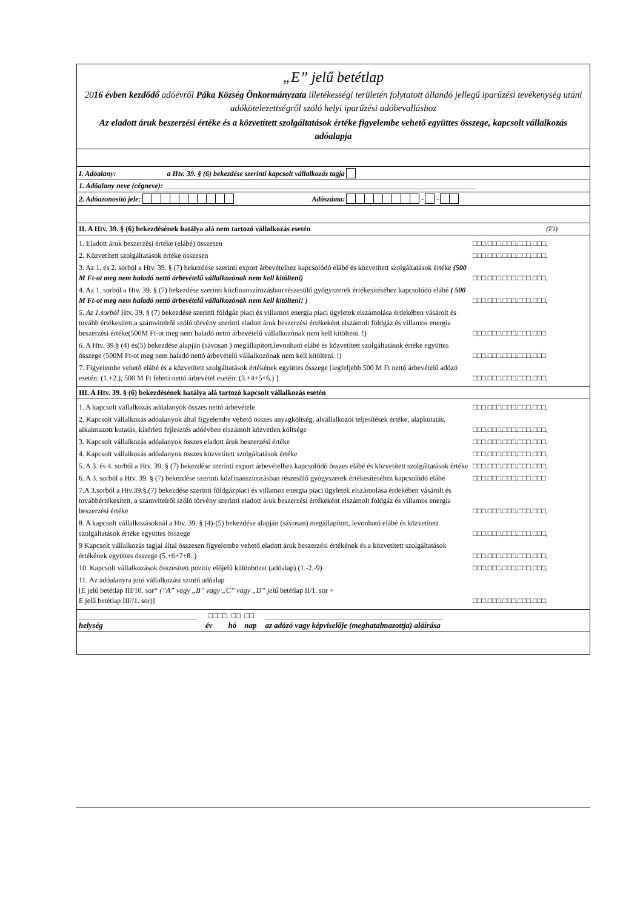„E” jelű betétlap
2016 évben kezdődő adóévről Páka Község Önkormányzata illetékességi területén folytatott állandó jellegű iparűzési tevékenység utáni adókötelezettségről szóló helyi iparűzési adóbevalláshoz
Az eladott áruk beszerzési értéke és a közvetített szolgáltatások értéke figyelembe vehető együttes összege, kapcsolt vállalkozás adóalapja
I. Adóalany: a Htv. 39. § (6) bekezdése szerinti kapcsolt vállalkozás tagja
1. Adóalany neve (cégneve):______________________________________________________________________________________
2. Adóazonosító jele: Adószáma: - -
II. A Htv. 39. § (6) bekezdésének hatálya alá nem tartozó vállalkozás esetén (Ft)
1. Eladott áruk beszerzési értéke (elábé) összesen □□□.□□□.□□□.□□□.□□□,
2. Közvetített szolgáltatások értéke összesen □□□.□□□.□□□.□□□.□□□,
3. Az 1. és 2. sorból a Htv. 39. § (7) bekezdése szerinti export árbevételhez kapcsolódó elábé és közvetített szolgáltatások értéke (500 M Ft-ot meg nem haladó nettó árbevételű vállalkozónak nem kell kitölteni) □□□.□□□.□□□.□□□.□□□,
4. Az 1. sorból a Htv. 39. § (7) bekezdése szerinti közfinanszírozásban részesülő gyógyszerek értékesítéséhez kapcsolódó elábé ( 500 M Ft-ot meg nem haladó nettó árbevételű vállalkozónak nem kell kitölteni! ) □□□.□□□.□□□.□□□.□□□,
5. Az 1.sorból Htv. 39. § (7) bekezdése szerinti földgáz piaci és villamos energia piaci ügyletek elszámolása érdekében vásárolt és tovább értékesített,a számvitelről szóló törvény szerinti eladott áruk beszerzési értékeként elszámolt földgáz és villamos energia beszerzési értéke(500M Ft-ot meg nem haladó nettó árbevételű vállalkozónak nem kell kitölteni. !) □□□.□□□.□□□.□□□.□□□
6. A Htv. 39.§ (4) és(5) bekezdése alapján (sávosan ) megállapított,levonható elábé és közvetített szolgáltatások értéke együttes összege (500M Ft-ot meg nem haladó nettó árbevételű vállalkozónak nem kell kitölteni. !) □□□.□□□.□□□.□□□.□□□
7. Figyelembe vehető elábé és a közvetített szolgáltatások értékének együttes összege [legfeljebb 500 M Ft nettó árbevételű adózó esetén: (1.+2.), 500 M Ft feletti nettó árbevétel esetén: (3.+4+5+6.) ] □□□.□□□.□□□.□□□.□□□,
III. A Htv. 39. § (6) bekezdésének hatálya alá tartozó kapcsolt vállalkozás esetén
1. A kapcsolt vállalkozás adóalanyok összes nettó árbevétele □□□.□□□.□□□.□□□.□□□,
2. Kapcsolt vállalkozás adóalanyok által figyelembe vehető összes anyagköltség, alvállalkozói teljesítések értéke, alapkutatás, alkalmazott kutatás, kísérleti fejlesztés adóévben elszámolt közvetlen költsége □□□.□□□.□□□.□□□.□□□,
3. Kapcsolt vállalkozás adóalanyok összes eladott áruk beszerzési értéke □□□.□□□.□□□.□□□.□□□,
4. Kapcsolt vállalkozás adóalanyok összes közvetített szolgáltatások értéke □□□.□□□.□□□.□□□.□□□,
5. A 3. és 4. sorból a Htv. 39. § (7) bekezdése szerinti export árbevételhez kapcsolódó összes elábé és közvetített szolgáltatások értéke □□□.□□□.□□□.□□□.□□□,
6. A 3. sorból a Htv. 39. § (7) bekezdése szerinti közfinanszírozásban részesülő gyógyszerek értékesítéséhez kapcsolódó elábé □□□.□□□.□□□.□□□.□□□
7.A 3.sorból a Htv.39.§.(7) bekezdése szerinti földgázpiaci és villamos energia piaci ügyletek elszámolása érdekében vásárolt és továbbértékesített, a számvitelről szóló törvény szerinti eladott áruk beszerzési értékeként elszámolt földgáz és villamos energia beszerzési értéke □□□.□□□.□□□.□□□.□□□,
8. A kapcsolt vállalkozásoknál a Htv. 39. § (4)-(5) bekezdése alapján (sávosan) megállapított, levonható elábé és közvetített szolgáltatások értéke együttes összege □□□.□□□.□□□.□□□.□□□,
9 Kapcsolt vállalkozás tagjai által összesen figyelembe vehető eladott áruk beszerzési értékének és a közvetített szolgáltatások értékének együttes összege (5.+6+7+8..) □□□.□□□.□□□.□□□.□□□,
10. Kapcsolt vállalkozások összesített pozitív előjelű különbözet (adóalap) (1.-2.-9) □□□.□□□.□□□.□□□.□□□,
11. Az adóalanyra jutó vállalkozási szintű adóalap
[E jelű betétlap III/10. sor* (”A” vagy „B” vagy „C” vagy „D” jelű betétlap II/1. sor +
E jelű betétlap III//1. sor)] □□□.□□□.□□□.□□□.□□□.
______________________________
helység
□□□□ □□ □□
év hó nap
_____________________________________________
az adózó vagy képviselője (meghatalmazottja) aláírása